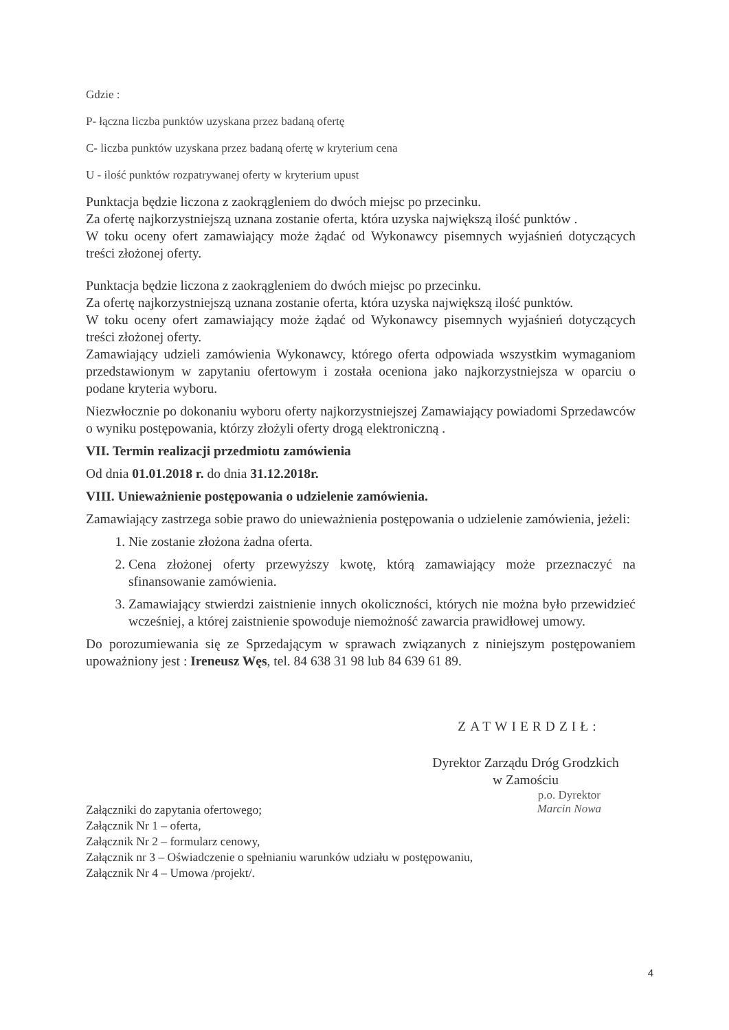Gdzie :
P- łączna liczba punktów uzyskana przez badaną ofertę
C- liczba punktów uzyskana przez badaną ofertę w kryterium cena
U - ilość punktów rozpatrywanej oferty w kryterium upust
Punktacja będzie liczona z zaokrągleniem do dwóch miejsc po przecinku.
Za ofertę najkorzystniejszą uznana zostanie oferta, która uzyska największą ilość punktów .
W toku oceny ofert zamawiający może żądać od Wykonawcy pisemnych wyjaśnień dotyczących treści złożonej oferty.
Punktacja będzie liczona z zaokrągleniem do dwóch miejsc po przecinku.
Za ofertę najkorzystniejszą uznana zostanie oferta, która uzyska największą ilość punktów.
W toku oceny ofert zamawiający może żądać od Wykonawcy pisemnych wyjaśnień dotyczących treści złożonej oferty.
Zamawiający udzieli zamówienia Wykonawcy, którego oferta odpowiada wszystkim wymaganiom przedstawionym w zapytaniu ofertowym i została oceniona jako najkorzystniejsza w oparciu o podane kryteria wyboru.
Niezwłocznie po dokonaniu wyboru oferty najkorzystniejszej Zamawiający powiadomi Sprzedawców o wyniku postępowania, którzy złożyli oferty drogą elektroniczną .
VII. Termin realizacji przedmiotu zamówienia
Od dnia 01.01.2018 r. do dnia 31.12.2018r.
VIII. Unieważnienie postępowania o udzielenie zamówienia.
Zamawiający zastrzega sobie prawo do unieważnienia postępowania o udzielenie zamówienia, jeżeli:
1. Nie zostanie złożona żadna oferta.
2. Cena złożonej oferty przewyższy kwotę, którą zamawiający może przeznaczyć na sfinansowanie zamówienia.
3. Zamawiający stwierdzi zaistnienie innych okoliczności, których nie można było przewidzieć wcześniej, a której zaistnienie spowoduje niemożność zawarcia prawidłowej umowy.
Do porozumiewania się ze Sprzedającym w sprawach związanych z niniejszym postępowaniem upoważniony jest : Ireneusz Węs, tel. 84 638 31 98 lub 84 639 61 89.
ZATWIERDZIŁ:
Dyrektor Zarządu Dróg Grodzkich
w Zamościu
Załączniki do zapytania ofertowego;
Załącznik Nr 1 – oferta,
Załącznik Nr 2 – formularz cenowy,
Załącznik nr 3 – Oświadczenie o spełnianiu warunków udziału w postępowaniu,
Załącznik Nr 4 – Umowa /projekt/.
p.o. Dyrektor
Marcin Nowa
4